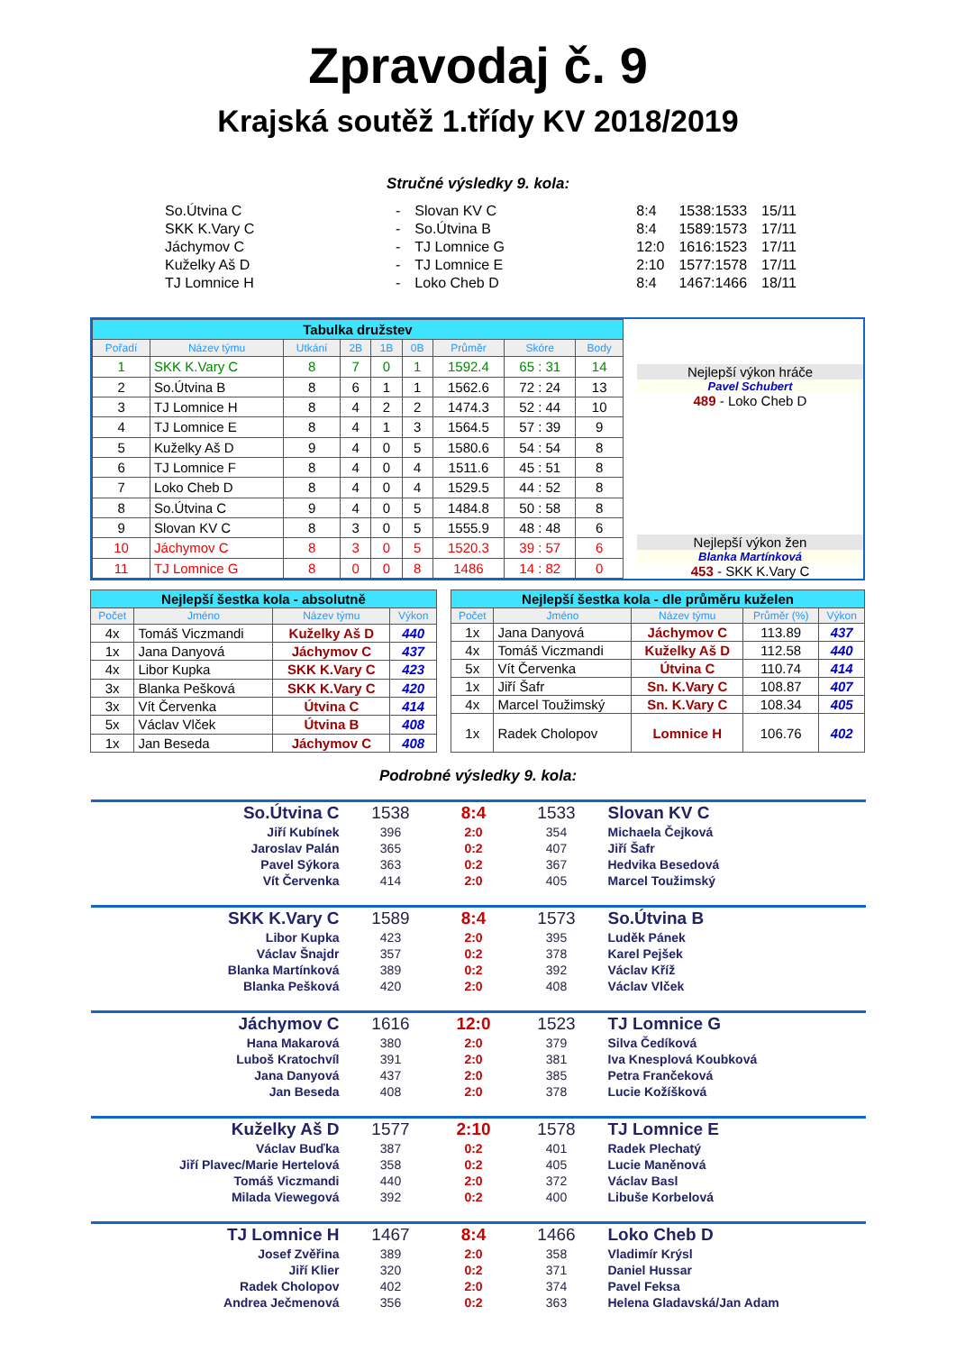Zpravodaj č. 9
Krajská soutěž 1.třídy KV 2018/2019
Stručné výsledky 9. kola:
| So.Útvina C | - | Slovan KV C | 8:4 | 1538:1533 | 15/11 |
| SKK K.Vary C | - | So.Útvina B | 8:4 | 1589:1573 | 17/11 |
| Jáchymov C | - | TJ Lomnice G | 12:0 | 1616:1523 | 17/11 |
| Kuželky Aš D | - | TJ Lomnice E | 2:10 | 1577:1578 | 17/11 |
| TJ Lomnice H | - | Loko Cheb D | 8:4 | 1467:1466 | 18/11 |
| Tabulka družstev | | | | | | | | |
| Pořadí | Název týmu | Utkání | 2B | 1B | 0B | Průměr | Skóre | Body |
| 1 | SKK K.Vary C | 8 | 7 | 0 | 1 | 1592.4 | 65 : 31 | 14 |
| 2 | So.Útvina B | 8 | 6 | 1 | 1 | 1562.6 | 72 : 24 | 13 |
| 3 | TJ Lomnice H | 8 | 4 | 2 | 2 | 1474.3 | 52 : 44 | 10 |
| 4 | TJ Lomnice E | 8 | 4 | 1 | 3 | 1564.5 | 57 : 39 | 9 |
| 5 | Kuželky Aš D | 9 | 4 | 0 | 5 | 1580.6 | 54 : 54 | 8 |
| 6 | TJ Lomnice F | 8 | 4 | 0 | 4 | 1511.6 | 45 : 51 | 8 |
| 7 | Loko Cheb D | 8 | 4 | 0 | 4 | 1529.5 | 44 : 52 | 8 |
| 8 | So.Útvina C | 9 | 4 | 0 | 5 | 1484.8 | 50 : 58 | 8 |
| 9 | Slovan KV C | 8 | 3 | 0 | 5 | 1555.9 | 48 : 48 | 6 |
| 10 | Jáchymov C | 8 | 3 | 0 | 5 | 1520.3 | 39 : 57 | 6 |
| 11 | TJ Lomnice G | 8 | 0 | 0 | 8 | 1486 | 14 : 82 | 0 |
Nejlepší výkon hráče
Pavel Schubert
489 - Loko Cheb D
Nejlepší výkon žen
Blanka Martínková
453 - SKK K.Vary C
| Nejlepší šestka kola - absolutně | | | |
| Počet | Jméno | Název týmu | Výkon |
| 4x | Tomáš Viczmandi | Kuželky Aš D | 440 |
| 1x | Jana Danyová | Jáchymov C | 437 |
| 4x | Libor Kupka | SKK K.Vary C | 423 |
| 3x | Blanka Pešková | SKK K.Vary C | 420 |
| 3x | Vít Červenka | Útvina C | 414 |
| 5x | Václav Vlček | Útvina B | 408 |
| 1x | Jan Beseda | Jáchymov C | 408 |
| Nejlepší šestka kola - dle průměru kuželen | | | | |
| Počet | Jméno | Název týmu | Průměr (%) | Výkon |
| 1x | Jana Danyová | Jáchymov C | 113.89 | 437 |
| 4x | Tomáš Viczmandi | Kuželky Aš D | 112.58 | 440 |
| 5x | Vít Červenka | Útvina C | 110.74 | 414 |
| 1x | Jiří Šafr | Sn. K.Vary C | 108.87 | 407 |
| 4x | Marcel Toužimský | Sn. K.Vary C | 108.34 | 405 |
| 1x | Radek Cholopov | Lomnice H | 106.76 | 402 |
Podrobné výsledky 9. kola:
| So.Útvina C | 1538 | 8:4 | 1533 | Slovan KV C |
| Jiří Kubínek | 396 | 2:0 | 354 | Michaela Čejková |
| Jaroslav Palán | 365 | 0:2 | 407 | Jiří Šafr |
| Pavel Sýkora | 363 | 0:2 | 367 | Hedvika Besedová |
| Vít Červenka | 414 | 2:0 | 405 | Marcel Toužimský |
| SKK K.Vary C | 1589 | 8:4 | 1573 | So.Útvina B |
| Libor Kupka | 423 | 2:0 | 395 | Luděk Pánek |
| Václav Šnajdr | 357 | 0:2 | 378 | Karel Pejšek |
| Blanka Martínková | 389 | 0:2 | 392 | Václav Kříž |
| Blanka Pešková | 420 | 2:0 | 408 | Václav Vlček |
| Jáchymov C | 1616 | 12:0 | 1523 | TJ Lomnice G |
| Hana Makarová | 380 | 2:0 | 379 | Silva Čedíková |
| Luboš Kratochvíl | 391 | 2:0 | 381 | Iva Knesplová Koubková |
| Jana Danyová | 437 | 2:0 | 385 | Petra Frančeková |
| Jan Beseda | 408 | 2:0 | 378 | Lucie Kožíšková |
| Kuželky Aš D | 1577 | 2:10 | 1578 | TJ Lomnice E |
| Václav Buďka | 387 | 0:2 | 401 | Radek Plechatý |
| Jiří Plavec/Marie Hertelová | 358 | 0:2 | 405 | Lucie Maněnová |
| Tomáš Viczmandi | 440 | 2:0 | 372 | Václav Basl |
| Milada Viewegová | 392 | 0:2 | 400 | Libuše Korbelová |
| TJ Lomnice H | 1467 | 8:4 | 1466 | Loko Cheb D |
| Josef Zvěřina | 389 | 2:0 | 358 | Vladimír Krýsl |
| Jiří Klier | 320 | 0:2 | 371 | Daniel Hussar |
| Radek Cholopov | 402 | 2:0 | 374 | Pavel Feksa |
| Andrea Ječmenová | 356 | 0:2 | 363 | Helena Gladavská/Jan Adam |